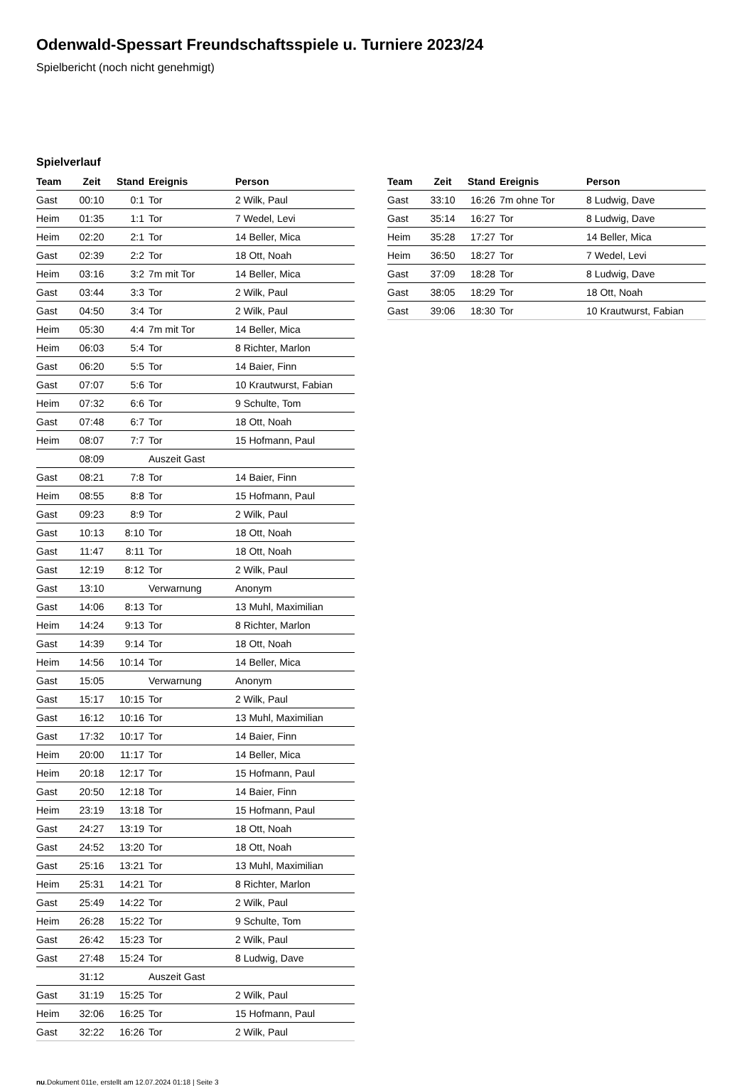Odenwald-Spessart Freundschaftsspiele u. Turniere 2023/24
Spielbericht (noch nicht genehmigt)
Spielverlauf
| Team | Zeit | Stand | Ereignis | Person |
| --- | --- | --- | --- | --- |
| Gast | 00:10 | 0:1 | Tor | 2 Wilk, Paul |
| Heim | 01:35 | 1:1 | Tor | 7 Wedel, Levi |
| Heim | 02:20 | 2:1 | Tor | 14 Beller, Mica |
| Gast | 02:39 | 2:2 | Tor | 18 Ott, Noah |
| Heim | 03:16 | 3:2 | 7m mit Tor | 14 Beller, Mica |
| Gast | 03:44 | 3:3 | Tor | 2 Wilk, Paul |
| Gast | 04:50 | 3:4 | Tor | 2 Wilk, Paul |
| Heim | 05:30 | 4:4 | 7m mit Tor | 14 Beller, Mica |
| Heim | 06:03 | 5:4 | Tor | 8 Richter, Marlon |
| Gast | 06:20 | 5:5 | Tor | 14 Baier, Finn |
| Gast | 07:07 | 5:6 | Tor | 10 Krautwurst, Fabian |
| Heim | 07:32 | 6:6 | Tor | 9 Schulte, Tom |
| Gast | 07:48 | 6:7 | Tor | 18 Ott, Noah |
| Heim | 08:07 | 7:7 | Tor | 15 Hofmann, Paul |
| | 08:09 | | Auszeit Gast | |
| Gast | 08:21 | 7:8 | Tor | 14 Baier, Finn |
| Heim | 08:55 | 8:8 | Tor | 15 Hofmann, Paul |
| Gast | 09:23 | 8:9 | Tor | 2 Wilk, Paul |
| Gast | 10:13 | 8:10 | Tor | 18 Ott, Noah |
| Gast | 11:47 | 8:11 | Tor | 18 Ott, Noah |
| Gast | 12:19 | 8:12 | Tor | 2 Wilk, Paul |
| Gast | 13:10 | | Verwarnung | Anonym |
| Gast | 14:06 | 8:13 | Tor | 13 Muhl, Maximilian |
| Heim | 14:24 | 9:13 | Tor | 8 Richter, Marlon |
| Gast | 14:39 | 9:14 | Tor | 18 Ott, Noah |
| Heim | 14:56 | 10:14 | Tor | 14 Beller, Mica |
| Gast | 15:05 | | Verwarnung | Anonym |
| Gast | 15:17 | 10:15 | Tor | 2 Wilk, Paul |
| Gast | 16:12 | 10:16 | Tor | 13 Muhl, Maximilian |
| Gast | 17:32 | 10:17 | Tor | 14 Baier, Finn |
| Heim | 20:00 | 11:17 | Tor | 14 Beller, Mica |
| Heim | 20:18 | 12:17 | Tor | 15 Hofmann, Paul |
| Gast | 20:50 | 12:18 | Tor | 14 Baier, Finn |
| Heim | 23:19 | 13:18 | Tor | 15 Hofmann, Paul |
| Gast | 24:27 | 13:19 | Tor | 18 Ott, Noah |
| Gast | 24:52 | 13:20 | Tor | 18 Ott, Noah |
| Gast | 25:16 | 13:21 | Tor | 13 Muhl, Maximilian |
| Heim | 25:31 | 14:21 | Tor | 8 Richter, Marlon |
| Gast | 25:49 | 14:22 | Tor | 2 Wilk, Paul |
| Heim | 26:28 | 15:22 | Tor | 9 Schulte, Tom |
| Gast | 26:42 | 15:23 | Tor | 2 Wilk, Paul |
| Gast | 27:48 | 15:24 | Tor | 8 Ludwig, Dave |
| | 31:12 | | Auszeit Gast | |
| Gast | 31:19 | 15:25 | Tor | 2 Wilk, Paul |
| Heim | 32:06 | 16:25 | Tor | 15 Hofmann, Paul |
| Gast | 32:22 | 16:26 | Tor | 2 Wilk, Paul |
| Team | Zeit | Stand | Ereignis | Person |
| --- | --- | --- | --- | --- |
| Gast | 33:10 | 16:26 | 7m ohne Tor | 8 Ludwig, Dave |
| Gast | 35:14 | 16:27 | Tor | 8 Ludwig, Dave |
| Heim | 35:28 | 17:27 | Tor | 14 Beller, Mica |
| Heim | 36:50 | 18:27 | Tor | 7 Wedel, Levi |
| Gast | 37:09 | 18:28 | Tor | 8 Ludwig, Dave |
| Gast | 38:05 | 18:29 | Tor | 18 Ott, Noah |
| Gast | 39:06 | 18:30 | Tor | 10 Krautwurst, Fabian |
nu.Dokument 011e, erstellt am 12.07.2024 01:18 | Seite 3